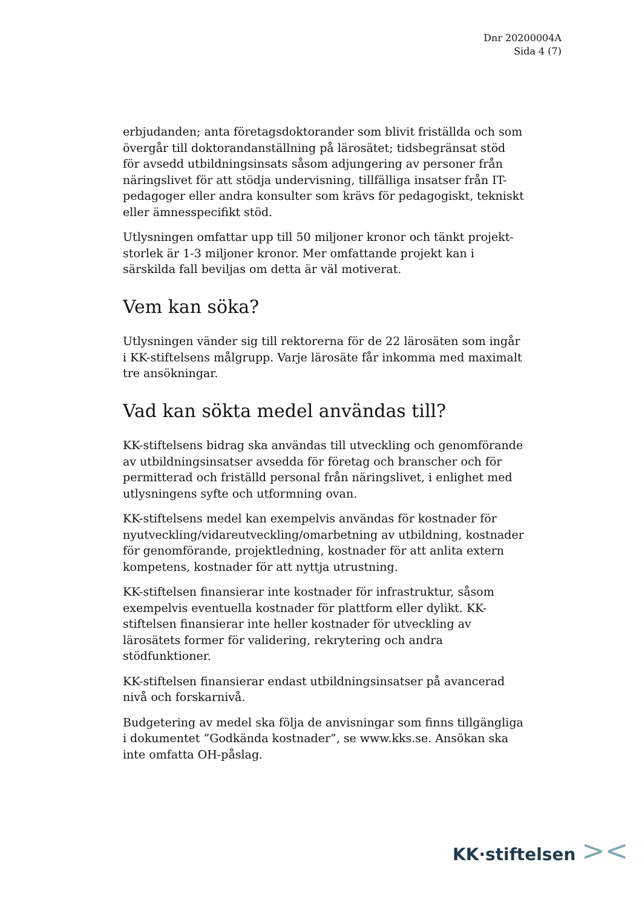Dnr 20200004A
Sida 4 (7)
erbjudanden; anta företagsdoktorander som blivit friställda och som övergår till doktorandanställning på lärosätet; tidsbegränsat stöd för avsedd utbildningsinsats såsom adjungering av personer från näringslivet för att stödja undervisning, tillfälliga insatser från IT-pedagoger eller andra konsulter som krävs för pedagogiskt, tekniskt eller ämnesspecifikt stöd.
Utlysningen omfattar upp till 50 miljoner kronor och tänkt projekt-storlek är 1-3 miljoner kronor. Mer omfattande projekt kan i särskilda fall beviljas om detta är väl motiverat.
Vem kan söka?
Utlysningen vänder sig till rektorerna för de 22 lärosäten som ingår i KK-stiftelsens målgrupp. Varje lärosäte får inkomma med maximalt tre ansökningar.
Vad kan sökta medel användas till?
KK-stiftelsens bidrag ska användas till utveckling och genomförande av utbildningsinsatser avsedda för företag och branscher och för permitterad och friställd personal från näringslivet, i enlighet med utlysningens syfte och utformning ovan.
KK-stiftelsens medel kan exempelvis användas för kostnader för nyutveckling/vidareutveckling/omarbetning av utbildning, kostnader för genomförande, projektledning, kostnader för att anlita extern kompetens, kostnader för att nyttja utrustning.
KK-stiftelsen finansierar inte kostnader för infrastruktur, såsom exempelvis eventuella kostnader för plattform eller dylikt. KK-stiftelsen finansierar inte heller kostnader för utveckling av lärosätets former för validering, rekrytering och andra stödfunktioner.
KK-stiftelsen finansierar endast utbildningsinsatser på avancerad nivå och forskarnivå.
Budgetering av medel ska följa de anvisningar som finns tillgängliga i dokumentet ”Godkända kostnader”, se www.kks.se. Ansökan ska inte omfatta OH-påslag.
KK·stiftelsen ><